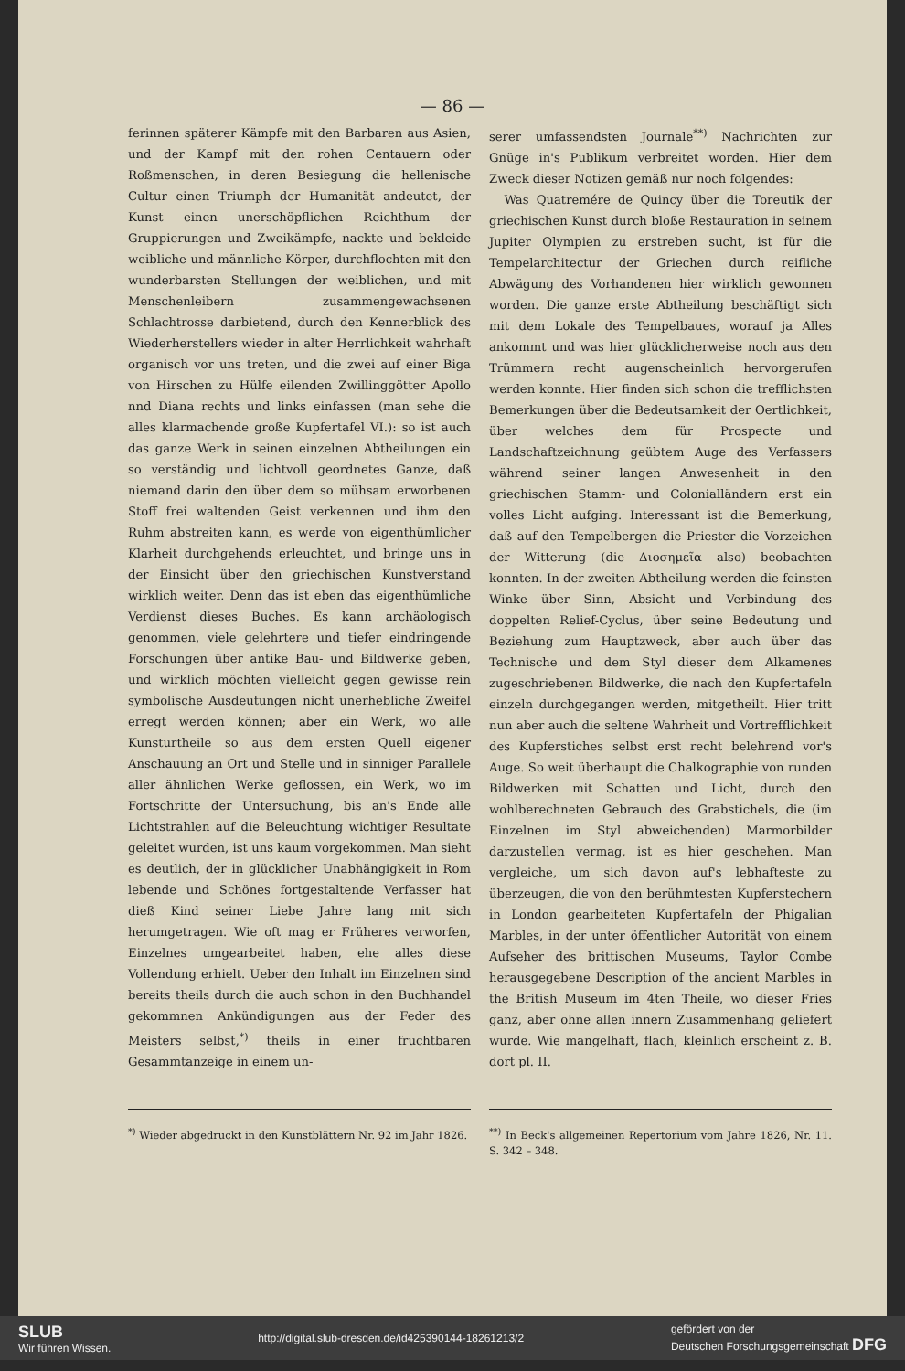— 86 —
ferinnen späterer Kämpfe mit den Barbaren aus Asien, und der Kampf mit den rohen Centauern oder Roßmenschen, in deren Besiegung die hellenische Cultur einen Triumph der Humanität andeutet, der Kunst einen unerschöpflichen Reichthum der Gruppierungen und Zweikämpfe, nackte und bekleide weibliche und männliche Körper, durchflochten mit den wunderbarsten Stellungen der weiblichen, und mit Menschenleibern zusammengewachsenen Schlachtrosse darbietend, durch den Kennerblick des Wiederherstellers wieder in alter Herrlichkeit wahrhaft organisch vor uns treten, und die zwei auf einer Biga von Hirschen zu Hülfe eilenden Zwillinggötter Apollo nnd Diana rechts und links einfassen (man sehe die alles klarmachende große Kupfertafel VI.): so ist auch das ganze Werk in seinen einzelnen Abtheilungen ein so verständig und lichtvoll geordnetes Ganze, daß niemand darin den über dem so mühsam erworbenen Stoff frei waltenden Geist verkennen und ihm den Ruhm abstreiten kann, es werde von eigenthümlicher Klarheit durchgehends erleuchtet, und bringe uns in der Einsicht über den griechischen Kunstverstand wirklich weiter. Denn das ist eben das eigenthümliche Verdienst dieses Buches. Es kann archäologisch genommen, viele gelehrtere und tiefer eindringende Forschungen über antike Bau- und Bildwerke geben, und wirklich möchten vielleicht gegen gewisse rein symbolische Ausdeutungen nicht unerhebliche Zweifel erregt werden können; aber ein Werk, wo alle Kunsturtheile so aus dem ersten Quell eigener Anschauung an Ort und Stelle und in sinniger Parallele aller ähnlichen Werke geflossen, ein Werk, wo im Fortschritte der Untersuchung, bis an's Ende alle Lichtstrahlen auf die Beleuchtung wichtiger Resultate geleitet wurden, ist uns kaum vorgekommen. Man sieht es deutlich, der in glücklicher Unabhängigkeit in Rom lebende und Schönes fortgestaltende Verfasser hat dieß Kind seiner Liebe Jahre lang mit sich herumgetragen. Wie oft mag er Früheres verworfen, Einzelnes umgearbeitet haben, ehe alles diese Vollendung erhielt. Ueber den Inhalt im Einzelnen sind bereits theils durch die auch schon in den Buchhandel gekommnen Ankündigungen aus der Feder des Meisters selbst,<sup>*)</sup> theils in einer fruchtbaren Gesammtanzeige in einem un-
<sup>*)</sup> Wieder abgedruckt in den Kunstblättern Nr. 92 im Jahr 1826.
serer umfassendsten Journale<sup>**)</sup> Nachrichten zur Gnüge in's Publikum verbreitet worden. Hier dem Zweck dieser Notizen gemäß nur noch folgendes:
Was Quatremére de Quincy über die Toreutik der griechischen Kunst durch bloße Restauration in seinem Jupiter Olympien zu erstreben sucht, ist für die Tempelarchitectur der Griechen durch reifliche Abwägung des Vorhandenen hier wirklich gewonnen worden. Die ganze erste Abtheilung beschäftigt sich mit dem Lokale des Tempelbaues, worauf ja Alles ankommt und was hier glücklicherweise noch aus den Trümmern recht augenscheinlich hervorgerufen werden konnte. Hier finden sich schon die trefflichsten Bemerkungen über die Bedeutsamkeit der Oertlichkeit, über welches dem für Prospecte und Landschaftzeichnung geübtem Auge des Verfassers während seiner langen Anwesenheit in den griechischen Stamm- und Colonialländern erst ein volles Licht aufging. Interessant ist die Bemerkung, daß auf den Tempelbergen die Priester die Vorzeichen der Witterung (die Διοσημεῖα also) beobachten konnten. In der zweiten Abtheilung werden die feinsten Winke über Sinn, Absicht und Verbindung des doppelten Relief-Cyclus, über seine Bedeutung und Beziehung zum Hauptzweck, aber auch über das Technische und dem Styl dieser dem Alkamenes zugeschriebenen Bildwerke, die nach den Kupfertafeln einzeln durchgegangen werden, mitgetheilt. Hier tritt nun aber auch die seltene Wahrheit und Vortrefflichkeit des Kupferstiches selbst erst recht belehrend vor's Auge. So weit überhaupt die Chalkographie von runden Bildwerken mit Schatten und Licht, durch den wohlberechneten Gebrauch des Grabstichels, die (im Einzelnen im Styl abweichenden) Marmorbilder darzustellen vermag, ist es hier geschehen. Man vergleiche, um sich davon auf's lebhafteste zu überzeugen, die von den berühmtesten Kupferstechern in London gearbeiteten Kupfertafeln der Phigalian Marbles, in der unter öffentlicher Autorität von einem Aufseher des brittischen Museums, Taylor Combe herausgegebene Description of the ancient Marbles in the British Museum im 4ten Theile, wo dieser Fries ganz, aber ohne allen innern Zusammenhang geliefert wurde. Wie mangelhaft, flach, kleinlich erscheint z. B. dort pl. II.
<sup>**)</sup> In Beck's allgemeinen Repertorium vom Jahre 1826, Nr. 11. S. 342 – 348.
SLUB
Wir führen Wissen. http://digital.slub-dresden.de/id425390144-18261213/2 gefördert von der
Deutschen Forschungsgemeinschaft DFG